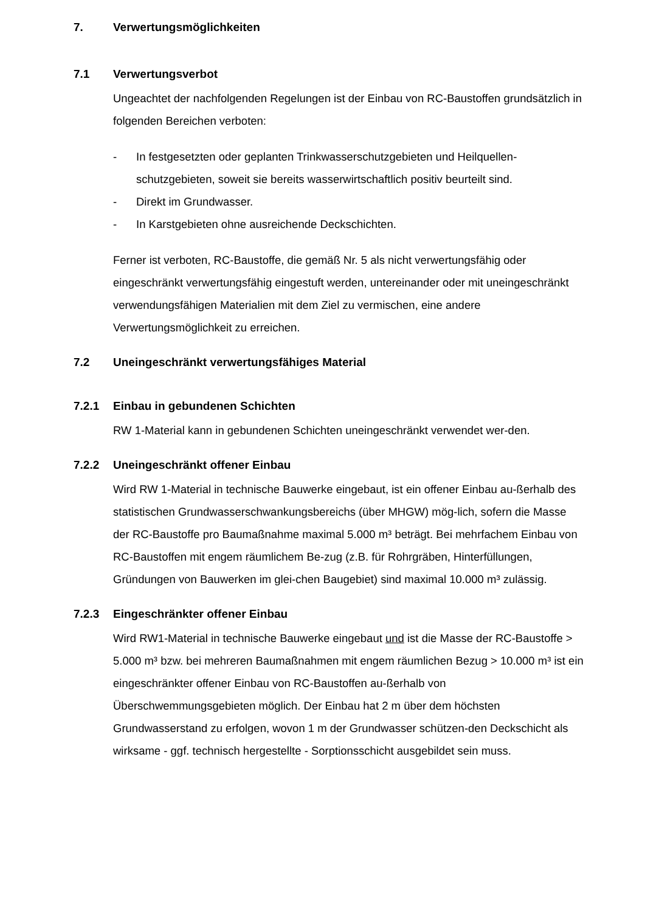7. Verwertungsmöglichkeiten
7.1 Verwertungsverbot
Ungeachtet der nachfolgenden Regelungen ist der Einbau von RC-Baustoffen grundsätzlich in folgenden Bereichen verboten:
- In festgesetzten oder geplanten Trinkwasserschutzgebieten und Heilquellen-schutzgebieten, soweit sie bereits wasserwirtschaftlich positiv beurteilt sind.
- Direkt im Grundwasser.
- In Karstgebieten ohne ausreichende Deckschichten.
Ferner ist verboten, RC-Baustoffe, die gemäß Nr. 5 als nicht verwertungsfähig oder eingeschränkt verwertungsfähig eingestuft werden, untereinander oder mit uneingeschränkt verwendungsfähigen Materialien mit dem Ziel zu vermischen, eine andere Verwertungsmöglichkeit zu erreichen.
7.2 Uneingeschränkt verwertungsfähiges Material
7.2.1 Einbau in gebundenen Schichten
RW 1-Material kann in gebundenen Schichten uneingeschränkt verwendet wer-den.
7.2.2 Uneingeschränkt offener Einbau
Wird RW 1-Material in technische Bauwerke eingebaut, ist ein offener Einbau au-ßerhalb des statistischen Grundwasserschwankungsbereichs (über MHGW) mög-lich, sofern die Masse der RC-Baustoffe pro Baumaßnahme maximal 5.000 m³ beträgt. Bei mehrfachem Einbau von RC-Baustoffen mit engem räumlichem Be-zug (z.B. für Rohrgräben, Hinterfüllungen, Gründungen von Bauwerken im glei-chen Baugebiet) sind maximal 10.000 m³ zulässig.
7.2.3 Eingeschränkter offener Einbau
Wird RW1-Material in technische Bauwerke eingebaut und ist die Masse der RC-Baustoffe > 5.000 m³ bzw. bei mehreren Baumaßnahmen mit engem räumlichen Bezug > 10.000 m³ ist ein eingeschränkter offener Einbau von RC-Baustoffen au-ßerhalb von Überschwemmungsgebieten möglich. Der Einbau hat 2 m über dem höchsten Grundwasserstand zu erfolgen, wovon 1 m der Grundwasser schützen-den Deckschicht als wirksame - ggf. technisch hergestellte - Sorptionsschicht ausgebildet sein muss.